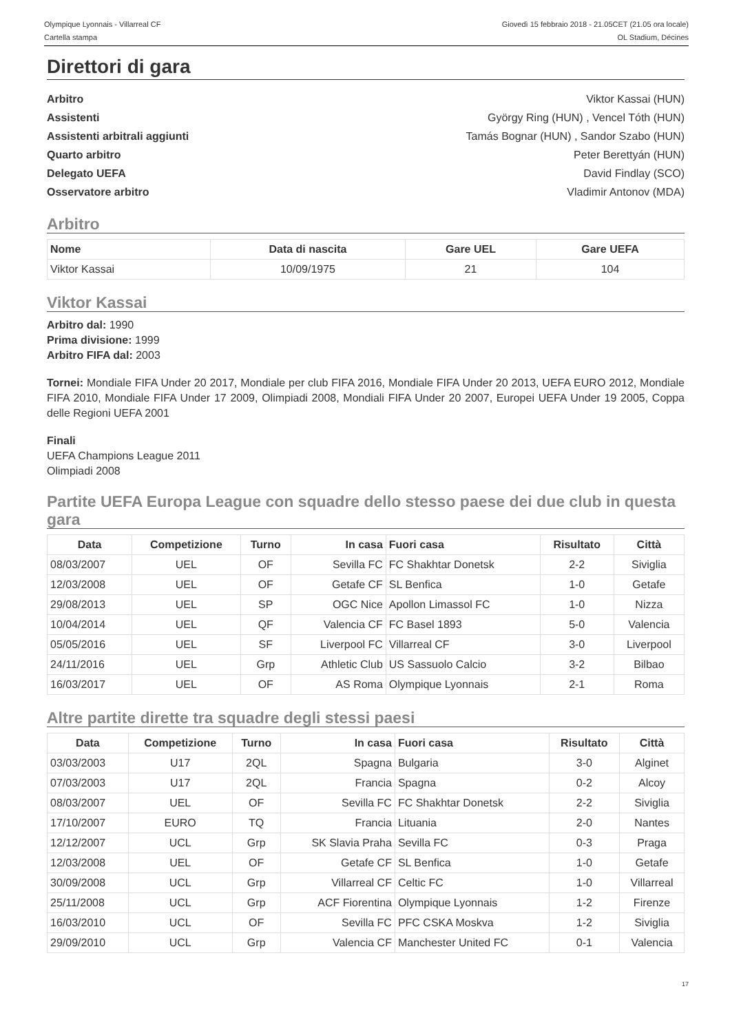Olympique Lyonnais - Villarreal CF
Cartella stampa
Giovedì 15 febbraio 2018 - 21.05CET (21.05 ora locale)
OL Stadium, Décines
Direttori di gara
Arbitro Viktor Kassai (HUN)
Assistenti György Ring (HUN) , Vencel Tóth (HUN)
Assistenti arbitrali aggiunti Tamás Bognar (HUN) , Sandor Szabo (HUN)
Quarto arbitro Peter Berettyán (HUN)
Delegato UEFA David Findlay (SCO)
Osservatore arbitro Vladimir Antonov (MDA)
Arbitro
| Nome | Data di nascita | Gare UEL | Gare UEFA |
| --- | --- | --- | --- |
| Viktor Kassai | 10/09/1975 | 21 | 104 |
Viktor Kassai
Arbitro dal: 1990
Prima divisione: 1999
Arbitro FIFA dal: 2003
Tornei: Mondiale FIFA Under 20 2017, Mondiale per club FIFA 2016, Mondiale FIFA Under 20 2013, UEFA EURO 2012, Mondiale FIFA 2010, Mondiale FIFA Under 17 2009, Olimpiadi 2008, Mondiali FIFA Under 20 2007, Europei UEFA Under 19 2005, Coppa delle Regioni UEFA 2001
Finali
UEFA Champions League 2011
Olimpiadi 2008
Partite UEFA Europa League con squadre dello stesso paese dei due club in questa gara
| Data | Competizione | Turno | In casa | Fuori casa | Risultato | Città |
| --- | --- | --- | --- | --- | --- | --- |
| 08/03/2007 | UEL | OF | Sevilla FC | FC Shakhtar Donetsk | 2-2 | Siviglia |
| 12/03/2008 | UEL | OF | Getafe CF | SL Benfica | 1-0 | Getafe |
| 29/08/2013 | UEL | SP | OGC Nice | Apollon Limassol FC | 1-0 | Nizza |
| 10/04/2014 | UEL | QF | Valencia CF | FC Basel 1893 | 5-0 | Valencia |
| 05/05/2016 | UEL | SF | Liverpool FC | Villarreal CF | 3-0 | Liverpool |
| 24/11/2016 | UEL | Grp | Athletic Club | US Sassuolo Calcio | 3-2 | Bilbao |
| 16/03/2017 | UEL | OF | AS Roma | Olympique Lyonnais | 2-1 | Roma |
Altre partite dirette tra squadre degli stessi paesi
| Data | Competizione | Turno | In casa | Fuori casa | Risultato | Città |
| --- | --- | --- | --- | --- | --- | --- |
| 03/03/2003 | U17 | 2QL | Spagna | Bulgaria | 3-0 | Alginet |
| 07/03/2003 | U17 | 2QL | Francia | Spagna | 0-2 | Alcoy |
| 08/03/2007 | UEL | OF | Sevilla FC | FC Shakhtar Donetsk | 2-2 | Siviglia |
| 17/10/2007 | EURO | TQ | Francia | Lituania | 2-0 | Nantes |
| 12/12/2007 | UCL | Grp | SK Slavia Praha | Sevilla FC | 0-3 | Praga |
| 12/03/2008 | UEL | OF | Getafe CF | SL Benfica | 1-0 | Getafe |
| 30/09/2008 | UCL | Grp | Villarreal CF | Celtic FC | 1-0 | Villarreal |
| 25/11/2008 | UCL | Grp | ACF Fiorentina | Olympique Lyonnais | 1-2 | Firenze |
| 16/03/2010 | UCL | OF | Sevilla FC | PFC CSKA Moskva | 1-2 | Siviglia |
| 29/09/2010 | UCL | Grp | Valencia CF | Manchester United FC | 0-1 | Valencia |
17